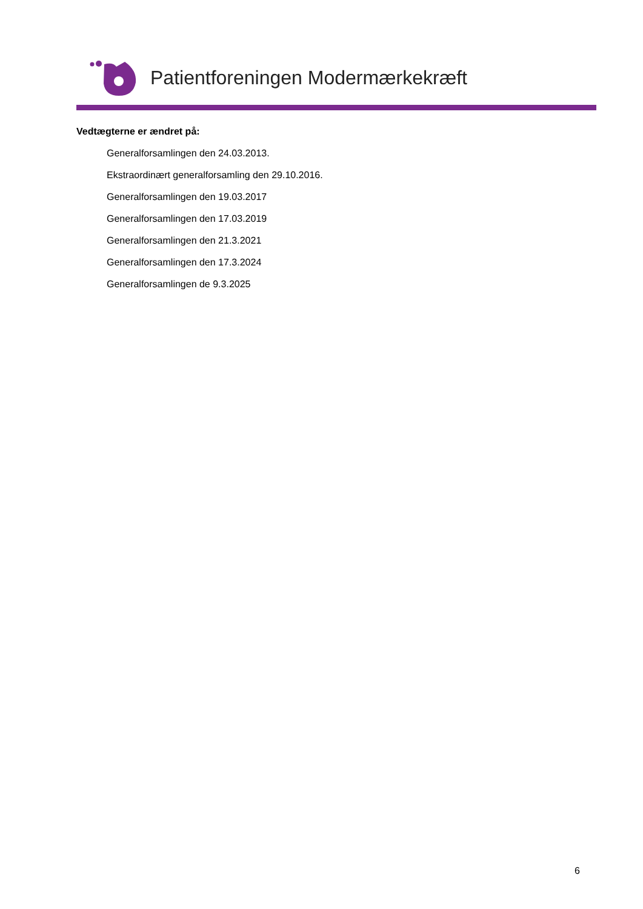Patientforeningen Modermærkekræft
Vedtægterne er ændret på:
Generalforsamlingen den 24.03.2013.
Ekstraordinært generalforsamling den 29.10.2016.
Generalforsamlingen den 19.03.2017
Generalforsamlingen den 17.03.2019
Generalforsamlingen den 21.3.2021
Generalforsamlingen den 17.3.2024
Generalforsamlingen de 9.3.2025
6